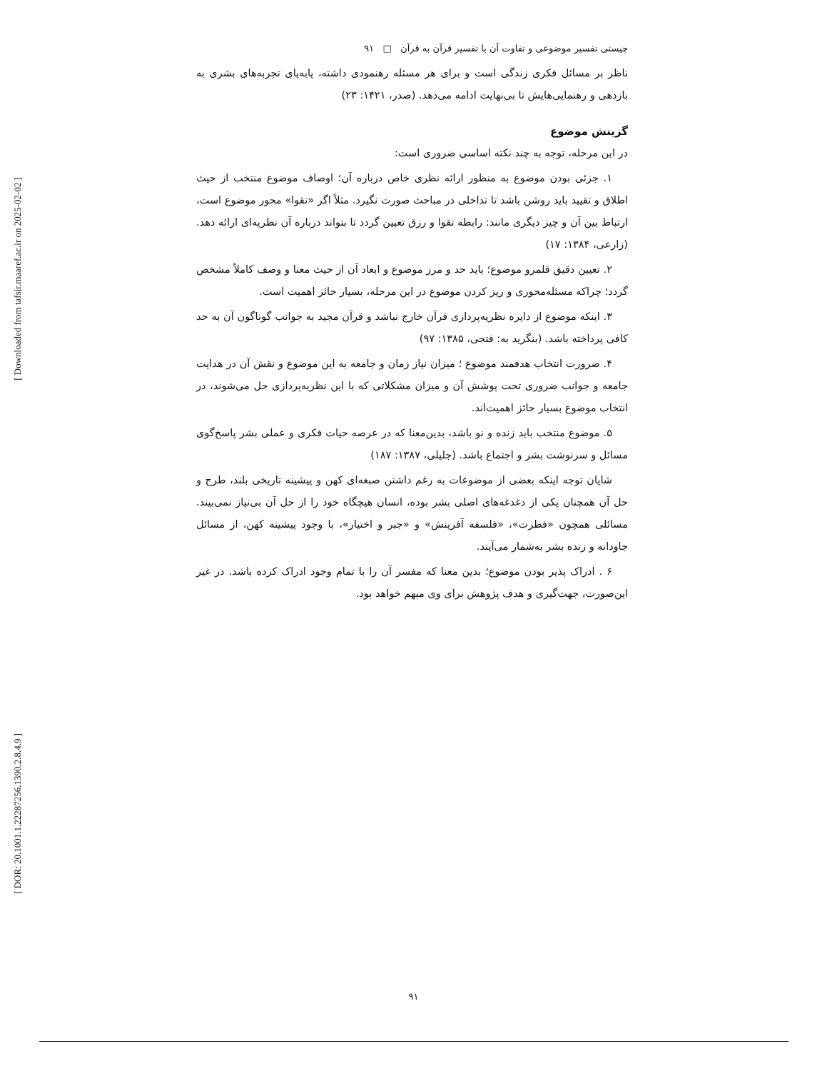[ Downloaded from tafsir.maaref.ac.ir on 2025-02-02 ]
[ DOR: 20.1001.1.22287256.1390.2.8.4.9 ]
چیستی تفسیر موضوعی و تفاوت آن با تفسیر قرآن به قرآن □ ۹۱
ناظر بر مسائل فکری زندگی است و برای هر مسئله رهنمودی داشته، پابه‌پای تجربه‌های بشری به بازدهی و رهنمایی‌هایش تا بی‌نهایت ادامه می‌دهد. (صدر، ۱۴۲۱: ۲۳)
گزینش موضوع
در این مرحله، توجه به چند نکته اساسی ضروری است:
۱. جزئی بودن موضوع به منظور ارائه نظری خاص درباره آن؛ اوصاف موضوع منتخب از حیث اطلاق و تقیید باید روشن باشد تا تداخلی در مباحث صورت نگیرد. مثلاً اگر «تقوا» محور موضوع است، ارتباط بین آن و چیز دیگری مانند: رابطه تقوا و رزق تعیین گردد تا بتواند درباره آن نظریه‌ای ارائه دهد. (زارعی، ۱۳۸۴: ۱۷)
۲. تعیین دقیق قلمرو موضوع؛ باید حد و مرز موضوع و ابعاد آن از حیث معنا و وصف کاملاً مشخص گردد؛ چراکه مسئله‌محوری و ریز کردن موضوع در این مرحله، بسیار حائز اهمیت است.
۳. اینکه موضوع از دایره نظریه‌پردازی قرآن خارج نباشد و قرآن مجید به جوانب گوناگون آن به حد کافی پرداخته باشد. (بنگرید به: فتحی، ۱۳۸۵: ۹۷)
۴. ضرورت انتخاب هدفمند موضوع ؛ میزان نیاز زمان و جامعه به این موضوع و نقش آن در هدایت جامعه و جوانب ضروری تحت پوشش آن و میزان مشکلاتی که با این نظریه‌پردازی حل می‌شوند، در انتخاب موضوع بسیار حائز اهمیت‌اند.
۵. موضوع منتخب باید زنده و نو باشد، بدین‌معنا که در عرصه حیات فکری و عملی بشر پاسخ‌گوی مسائل و سرنوشت بشر و اجتماع باشد. (جلیلی، ۱۳۸۷: ۱۸۷)
شایان توجه اینکه بعضی از موضوعات به رغم داشتن صبغه‌ای کهن و پیشینه تاریخی بلند، طرح و حل آن همچنان یکی از دغدغه‌های اصلی بشر بوده، انسان هیچگاه خود را از حل آن بی‌نیاز نمی‌بیند. مسائلی همچون «فطرت»، «فلسفه آفرینش» و «جبر و اختیار»، با وجود پیشینه کهن، از مسائل جاودانه و زنده بشر به‌شمار می‌آیند.
۶ . ادراک پذیر بودن موضوع؛ بدین معنا که مفسر آن را با تمام وجود ادراک کرده باشد. در غیر این‌صورت، جهت‌گیری و هدف پژوهش برای وی مبهم خواهد بود.
۹۱